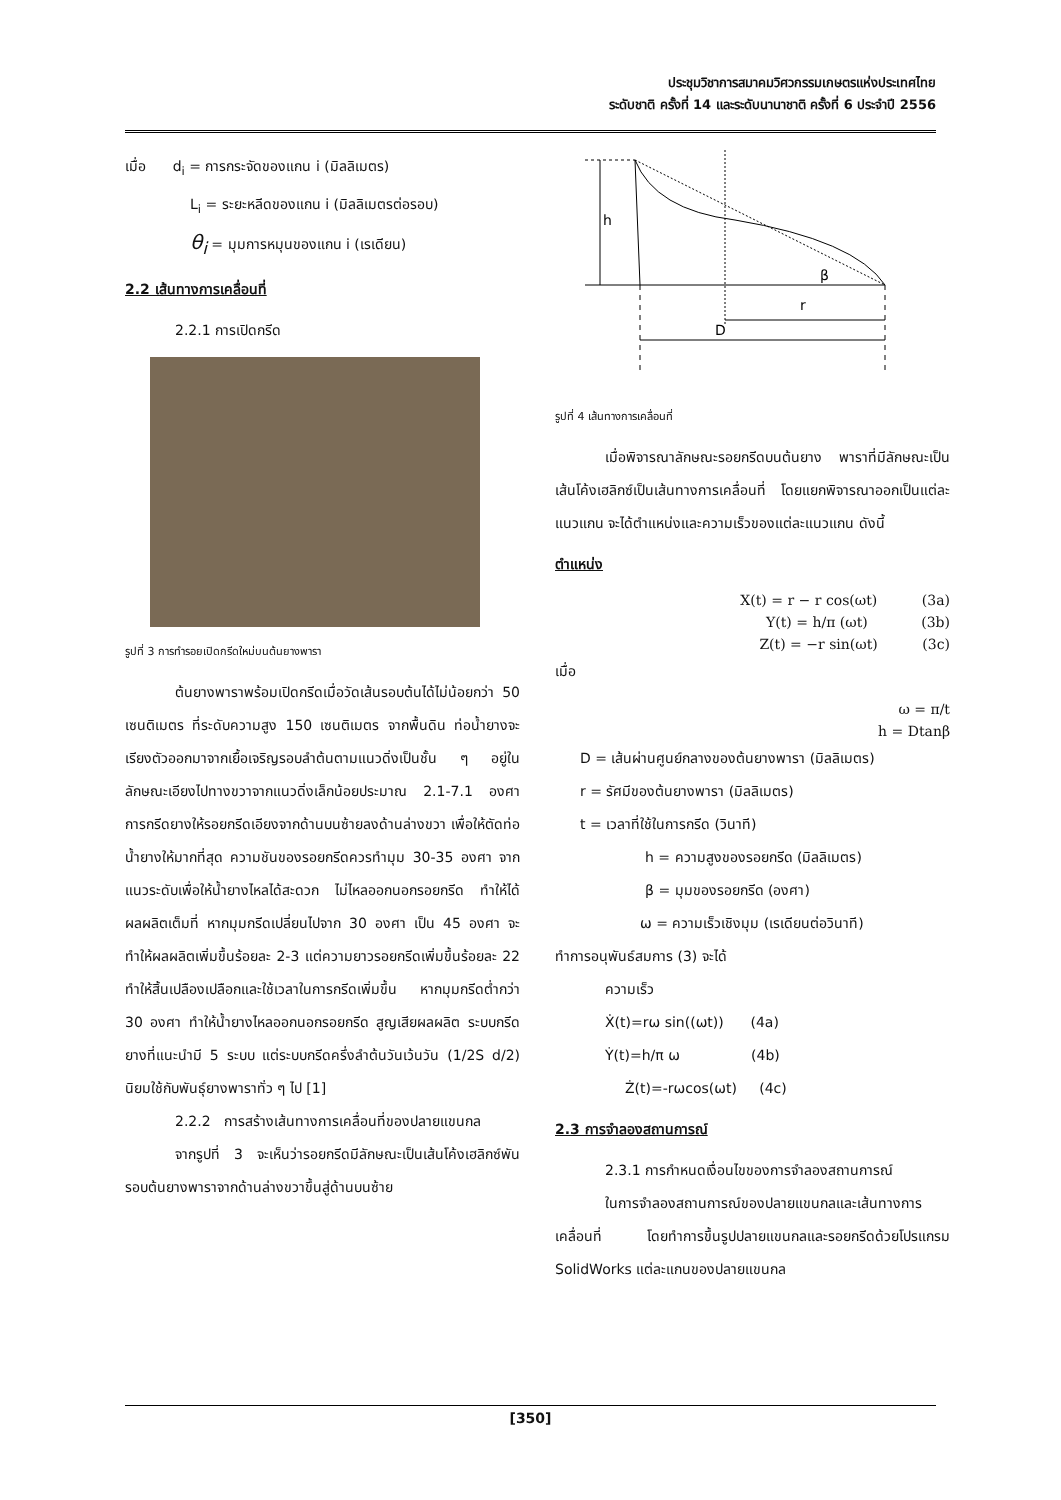ประชุมวิชาการสมาคมวิศวกรรมเกษตรแห่งประเทศไทย
ระดับชาติ ครั้งที่ 14 และระดับนานาชาติ ครั้งที่ 6 ประจำปี 2556
เมื่อ d<sub>i</sub> = การกระจัดของแกน i (มิลลิเมตร)
L<sub>i</sub> = ระยะหลีดของแกน i (มิลลิเมตรต่อรอบ)
θ<sub>i</sub> = มุมการหมุนของแกน i (เรเดียน)
2.2 เส้นทางการเคลื่อนที่
2.2.1 การเปิดกรีด
รูปที่ 3 การทำรอยเปิดกรีดใหม่บนต้นยางพารา
ต้นยางพาราพร้อมเปิดกรีดเมื่อวัดเส้นรอบต้นได้ไม่น้อยกว่า 50 เซนติเมตร ที่ระดับความสูง 150 เซนติเมตร จากพื้นดิน ท่อน้ำยางจะเรียงตัวออกมาจากเยื้อเจริญรอบลำต้นตามแนวดิ่งเป็นชั้น ๆ อยู่ในลักษณะเอียงไปทางขวาจากแนวดิ่งเล็กน้อยประมาณ 2.1-7.1 องศา การกรีดยางให้รอยกรีดเอียงจากด้านบนซ้ายลงด้านล่างขวา เพื่อให้ตัดท่อน้ำยางให้มากที่สุด ความชันของรอยกรีดควรทำมุม 30-35 องศา จากแนวระดับเพื่อให้น้ำยางไหลได้สะดวก ไม่ไหลออกนอกรอยกรีด ทำให้ได้ผลผลิตเต็มที่ หากมุมกรีดเปลี่ยนไปจาก 30 องศา เป็น 45 องศา จะทำให้ผลผลิตเพิ่มขึ้นร้อยละ 2-3 แต่ความยาวรอยกรีดเพิ่มขึ้นร้อยละ 22 ทำให้สิ้นเปลืองเปลือกและใช้เวลาในการกรีดเพิ่มขึ้น หากมุมกรีดต่ำกว่า 30 องศา ทำให้น้ำยางไหลออกนอกรอยกรีด สูญเสียผลผลิต ระบบกรีดยางที่แนะนำมี 5 ระบบ แต่ระบบกรีดครึ่งลำต้นวันเว้นวัน (1/2S d/2) นิยมใช้กับพันธุ์ยางพาราทั่ว ๆ ไป [1]
2.2.2 การสร้างเส้นทางการเคลื่อนที่ของปลายแขนกล
จากรูปที่ 3 จะเห็นว่ารอยกรีดมีลักษณะเป็นเส้นโค้งเฮลิกซ์พันรอบต้นยางพาราจากด้านล่างขวาขึ้นสู่ด้านบนซ้าย
h
β
r
D
รูปที่ 4 เส้นทางการเคลื่อนที่
เมื่อพิจารณาลักษณะรอยกรีดบนต้นยาง พาราที่มีลักษณะเป็นเส้นโค้งเฮลิกซ์เป็นเส้นทางการเคลื่อนที่ โดยแยกพิจารณาออกเป็นแต่ละแนวแกน จะได้ตำแหน่งและความเร็วของแต่ละแนวแกน ดังนี้
ตำแหน่ง
X(t) = r − r cos(ωt) (3a)
Y(t) = h/π (ωt) (3b)
Z(t) = −r sin(ωt) (3c)
เมื่อ
ω = π/t
h = Dtanβ
D = เส้นผ่านศูนย์กลางของต้นยางพารา (มิลลิเมตร)
r = รัศมีของต้นยางพารา (มิลลิเมตร)
t = เวลาที่ใช้ในการกรีด (วินาที)
h = ความสูงของรอยกรีด (มิลลิเมตร)
β = มุมของรอยกรีด (องศา)
ω = ความเร็วเชิงมุม (เรเดียนต่อวินาที)
ทำการอนุพันธ์สมการ (3) จะได้
ความเร็ว
Ẋ(t)=rω sin((ωt)) (4a)
Ẏ(t)=h/π ω (4b)
Ż(t)=-rωcos(ωt) (4c)
2.3 การจำลองสถานการณ์
2.3.1 การกำหนดเงื่อนไขของการจำลองสถานการณ์
ในการจำลองสถานการณ์ของปลายแขนกลและเส้นทางการเคลื่อนที่ โดยทำการขึ้นรูปปลายแขนกลและรอยกรีดด้วยโปรแกรม SolidWorks แต่ละแกนของปลายแขนกล
[350]